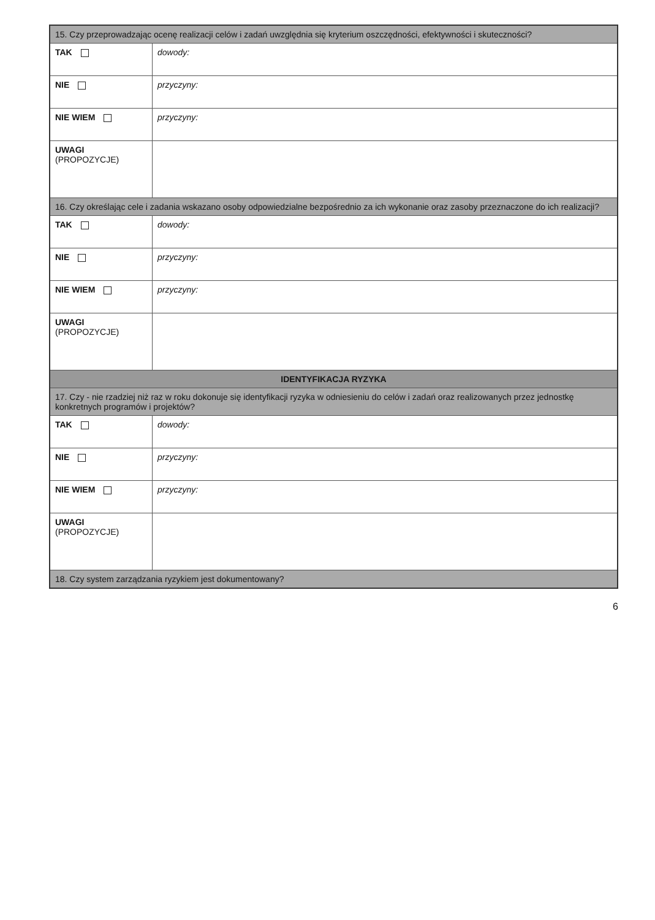| 15. Czy przeprowadzając ocenę realizacji celów i zadań uwzględnia się kryterium oszczędności, efektywności i skuteczności? | |
| --- | --- |
| TAK | dowody: |
| NIE | przyczyny: |
| NIE WIEM | przyczyny: |
| UWAGI (PROPOZYCJE) | |
| 16. Czy określając cele i zadania wskazano osoby odpowiedzialne bezpośrednio za ich wykonanie oraz zasoby przeznaczone do ich realizacji? | |
| TAK | dowody: |
| NIE | przyczyny: |
| NIE WIEM | przyczyny: |
| UWAGI (PROPOZYCJE) | |
| IDENTYFIKACJA RYZYKA | |
| 17. Czy - nie rzadziej niż raz w roku dokonuje się identyfikacji ryzyka w odniesieniu do celów i zadań oraz realizowanych przez jednostkę konkretnych programów i projektów? | |
| TAK | dowody: |
| NIE | przyczyny: |
| NIE WIEM | przyczyny: |
| UWAGI (PROPOZYCJE) | |
| 18. Czy system zarządzania ryzykiem jest dokumentowany? | |
6